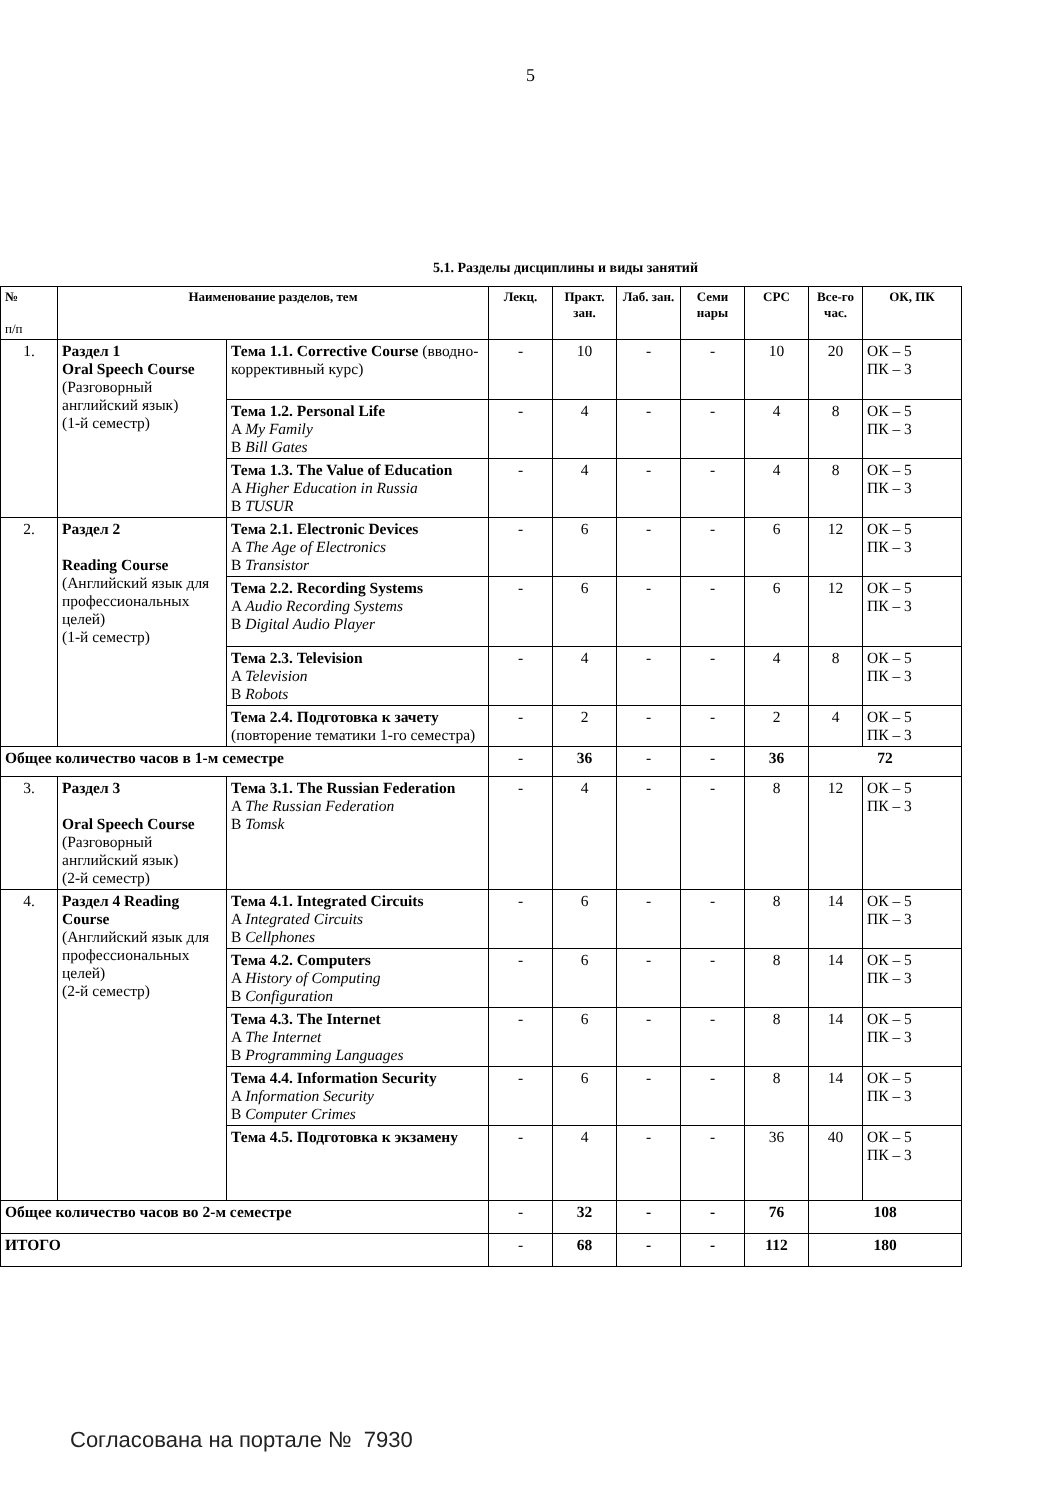5
5.1. Разделы дисциплины и виды занятий
| № п/п | Наименование разделов, тем | | Лекц. | Практ. зан. | Лаб. зан. | Семи нары | СРС | Все-го час. | ОК, ПК |
| --- | --- | --- | --- | --- | --- | --- | --- | --- | --- |
| 1. | Раздел 1 Oral Speech Course (Разговорный английский язык) (1-й семестр) | Тема 1.1. Corrective Course (вводно-коррективный курс) | - | 10 | - | - | 10 | 20 | ОК – 5 ПК – 3 |
| | | Тема 1.2. Personal Life A My Family B Bill Gates | - | 4 | - | - | 4 | 8 | ОК – 5 ПК – 3 |
| | | Тема 1.3. The Value of Education A Higher Education in Russia B TUSUR | - | 4 | - | - | 4 | 8 | ОК – 5 ПК – 3 |
| 2. | Раздел 2 Reading Course (Английский язык для профессиональных целей) (1-й семестр) | Тема 2.1. Electronic Devices A The Age of Electronics B Transistor | - | 6 | - | - | 6 | 12 | ОК – 5 ПК – 3 |
| | | Тема 2.2. Recording Systems A Audio Recording Systems B Digital Audio Player | - | 6 | - | - | 6 | 12 | ОК – 5 ПК – 3 |
| | | Тема 2.3. Television A Television B Robots | - | 4 | - | - | 4 | 8 | ОК – 5 ПК – 3 |
| | | Тема 2.4. Подготовка к зачету (повторение тематики 1-го семестра) | - | 2 | - | - | 2 | 4 | ОК – 5 ПК – 3 |
| Общее количество часов в 1-м семестре | | | - | 36 | - | - | 36 | 72 | |
| 3. | Раздел 3 Oral Speech Course (Разговорный английский язык) (2-й семестр) | Тема 3.1. The Russian Federation A The Russian Federation B Tomsk | - | 4 | - | - | 8 | 12 | ОК – 5 ПК – 3 |
| 4. | Раздел 4 Reading Course (Английский язык для профессиональных целей) (2-й семестр) | Тема 4.1. Integrated Circuits A Integrated Circuits B Cellphones | - | 6 | - | - | 8 | 14 | ОК – 5 ПК – 3 |
| | | Тема 4.2. Computers A History of Computing B Configuration | - | 6 | - | - | 8 | 14 | ОК – 5 ПК – 3 |
| | | Тема 4.3. The Internet A The Internet B Programming Languages | - | 6 | - | - | 8 | 14 | ОК – 5 ПК – 3 |
| | | Тема 4.4. Information Security A Information Security B Computer Crimes | - | 6 | - | - | 8 | 14 | ОК – 5 ПК – 3 |
| | | Тема 4.5. Подготовка к экзамену | - | 4 | - | - | 36 | 40 | ОК – 5 ПК – 3 |
| Общее количество часов во 2-м семестре | | | - | 32 | - | - | 76 | 108 | |
| ИТОГО | | | - | 68 | - | - | 112 | 180 | |
Согласована на портале № 7930